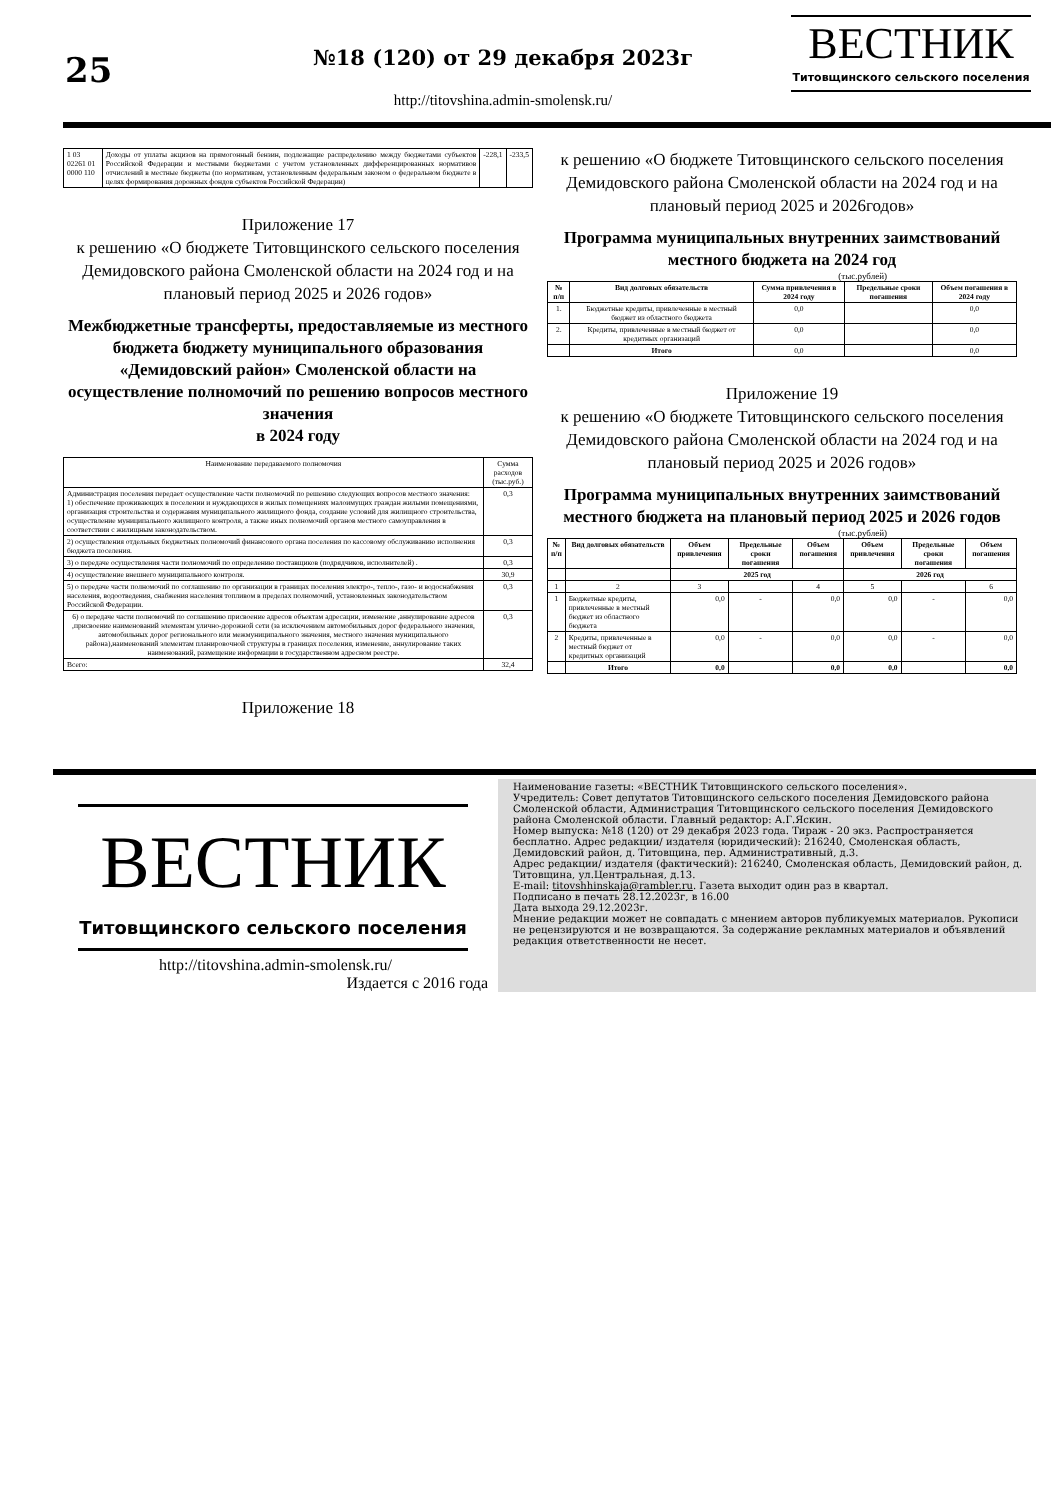25
№18 (120) от 29 декабря 2023г
http://titovshina.admin-smolensk.ru/
ВЕСТНИК
Титовщинского сельского поселения
| 1 03 02261 01 0000 110 | Доходы от уплаты акцизов на прямогонный бензин, подлежащие распределению между бюджетами субъектов Российской Федерации и местными бюджетами с учетом установленных дифференцированных нормативов отчислений в местные бюджеты (по нормативам, установленным федеральным законом о федеральном бюджете в целях формирования дорожных фондов субъектов Российской Федерации) | -228,1 | -233,5 |
Приложение 17
к решению «О бюджете Титовщинского сельского поселения Демидовского района Смоленской области на 2024 год и на плановый период 2025 и 2026 годов»
Межбюджетные трансферты, предоставляемые из местного бюджета бюджету муниципального образования «Демидовский район» Смоленской области на осуществление полномочий по решению вопросов местного значения
в 2024 году
| Наименование передаваемого полномочия | Сумма расходов (тыс.руб.) |
| Администрация поселения передает осуществление части полномочий по решению следующих вопросов местного значения: 1) обеспечение проживающих в поселении и нуждающихся в жилых помещениях малоимущих граждан жилыми помещениями, организация строительства и содержания муниципального жилищного фонда, создание условий для жилищного строительства, осуществление муниципального жилищного контроля, а также иных полномочий органов местного самоуправления в соответствии с жилищным законодательством. | 0,3 |
| 2) осуществления отдельных бюджетных полномочий финансового органа поселения по кассовому обслуживанию исполнения бюджета поселения. | 0,3 |
| 3) о передаче осуществления части полномочий по определению поставщиков (подрядчиков, исполнителей) . | 0,3 |
| 4) осуществление внешнего муниципального контроля. | 30,9 |
| 5) о передаче части полномочий по соглашению по организации в границах поселения электро-, тепло-, газо- и водоснабжения населения, водоотведения, снабжения населения топливом в пределах полномочий, установленных законодательством Российской Федерации. | 0,3 |
| 6) о передаче части полномочий по соглашению присвоение адресов объектам адресации, изменение ,аннулирование адресов ,присвоение наименований элементам улично-дорожной сети (за исключением автомобильных дорог федерального значения, автомобильных дорог регионального или межмуниципального значения, местного значения муниципального района),наименований элементам планировочной структуры в границах поселения, изменение, аннулирование таких наименований, размещение информации в государственном адресном реестре. | 0,3 |
| Всего: | 32,4 |
Приложение 18
к решению «О бюджете Титовщинского сельского поселения Демидовского района Смоленской области на 2024 год и на плановый период 2025 и 2026годов»
Программа муниципальных внутренних заимствований местного бюджета на 2024 год
(тыс.рублей)
| № п/п | Вид долговых обязательств | Сумма привлечения в 2024 году | Предельные сроки погашения | Объем погашения в 2024 году |
| --- | --- | --- | --- | --- |
| 1. | Бюджетные кредиты, привлеченные в местный бюджет из областного бюджета | 0,0 | | 0,0 |
| 2. | Кредиты, привлеченные в местный бюджет от кредитных организаций | 0,0 | | 0,0 |
| | Итого | 0,0 | | 0,0 |
Приложение 19
к решению «О бюджете Титовщинского сельского поселения Демидовского района Смоленской области на 2024 год и на плановый период 2025 и 2026 годов»
Программа муниципальных внутренних заимствований местного бюджета на плановый период 2025 и 2026 годов
(тыс.рублей)
| № п/п | Вид долговых обязательств | Объем привлечения | Предельные сроки погашения | Объем погашения | Объем привлечения | Предельные сроки погашения | Объем погашения |
| --- | --- | --- | --- | --- | --- | --- | --- |
| | | 2025 год | | | 2026 год | | |
| 1 | 2 | 3 | | 4 | 5 | | 6 |
| 1 | Бюджетные кредиты, привлеченные в местный бюджет из областного бюджета | 0,0 | - | 0,0 | 0,0 | - | 0,0 |
| 2 | Кредиты, привлеченные в местный бюджет от кредитных организаций | 0,0 | - | 0,0 | 0,0 | - | 0,0 |
| | Итого | 0,0 | | 0,0 | 0,0 | | 0,0 |
ВЕСТНИК
Титовщинского сельского поселения
http://titovshina.admin-smolensk.ru/
Издается с 2016 года
Наименование газеты: «ВЕСТНИК Титовщинского сельского поселения».
Учредитель: Совет депутатов Титовщинского сельского поселения Демидовского района Смоленской области, Администрация Титовщинского сельского поселения Демидовского района Смоленской области. Главный редактор: А.Г.Яскин.
Номер выпуска: №18 (120) от 29 декабря 2023 года. Тираж - 20 экз. Распространяется бесплатно. Адрес редакции/ издателя (юридический): 216240, Смоленская область, Демидовский район, д. Титовщина, пер. Административный, д.3.
Адрес редакции/ издателя (фактический): 216240, Смоленская область, Демидовский район, д. Титовщина, ул.Центральная, д.13.
E-mail: titovshhinskaja@rambler.ru. Газета выходит один раз в квартал.
Подписано в печать 28.12.2023г, в 16.00
Дата выхода 29.12.2023г.
Мнение редакции может не совпадать с мнением авторов публикуемых материалов. Рукописи не рецензируются и не возвращаются. За содержание рекламных материалов и объявлений редакция ответственности не несет.